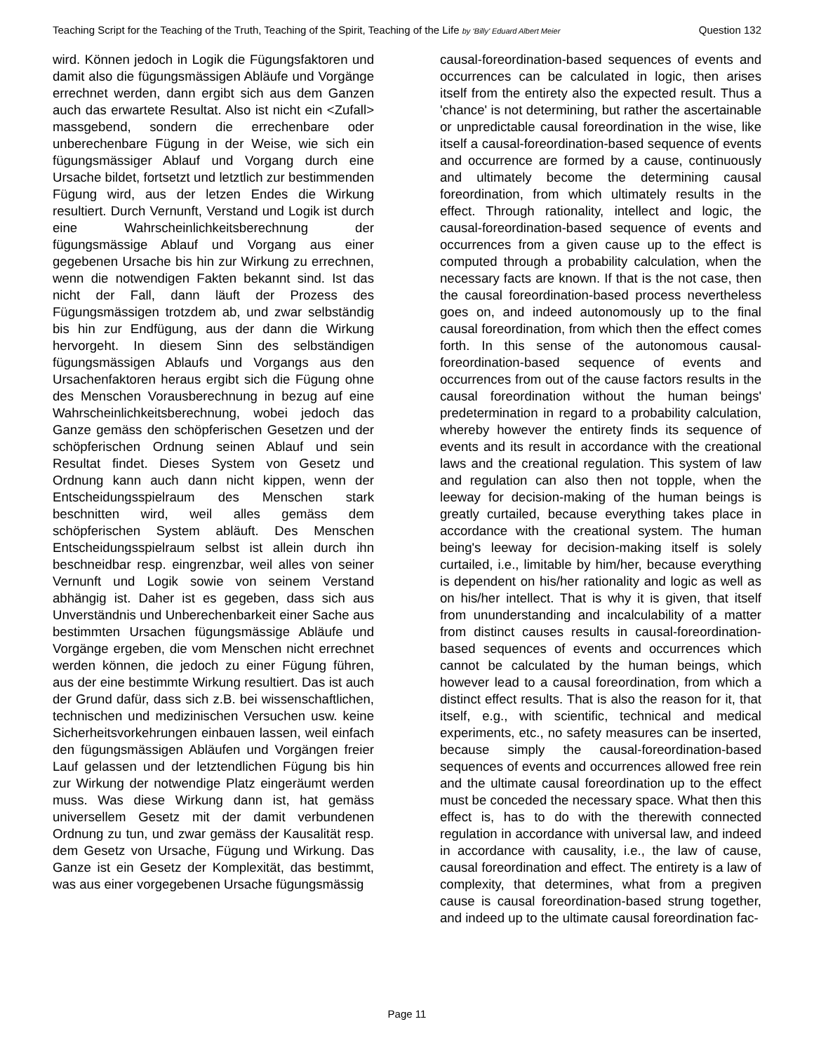Teaching Script for the Teaching of the Truth, Teaching of the Spirit, Teaching of the Life by ‘Billy’ Eduard Albert Meier Question 132
wird. Können jedoch in Logik die Fügungs­faktoren und damit also die fügungsmässigen Abläufe und Vorgänge errechnet werden, dann ergibt sich aus dem Ganzen auch das erwartete Resultat. Also ist nicht ein <Zufall> massgebend, sondern die errechenbare oder unberechenbare Fügung in der Weise, wie sich ein fügungsmässi­ger Ablauf und Vorgang durch eine Ursache bildet, fortsetzt und letztlich zur bestimmenden Fügung wird, aus der letzen Endes die Wirkung resultiert. Durch Vernunft, Verstand und Logik ist durch eine Wahrscheinlichkeitsberechnung der fügungsmässige Ablauf und Vorgang aus einer gegebenen Ursache bis hin zur Wirkung zu er­rechnen, wenn die notwendigen Fakten bekannt sind. Ist das nicht der Fall, dann läuft der Prozess des Fügungsmässigen trotzdem ab, und zwar selbständig bis hin zur Endfügung, aus der dann die Wirkung hervorgeht. In diesem Sinn des selbständigen fügungsmässigen Ablaufs und Vor­gangs aus den Ursachenfaktoren heraus ergibt sich die Fügung ohne des Menschen Vorausberechnung in bezug auf eine Wahr­scheinlichkeitsberechnung, wobei jedoch das Ganze gemäss den schöpferischen Gesetzen und der schöpferischen Ordnung seinen Ablauf und sein Resultat findet. Dieses System von Ge­setz und Ordnung kann auch dann nicht kippen, wenn der Entscheidungsspielraum des Menschen stark beschnitten wird, weil alles gemäss dem schöpferischen System abläuft. Des Menschen Entscheidungsspielraum selbst ist allein durch ihn beschneidbar resp. eingrenzbar, weil alles von seiner Vernunft und Logik sowie von seinem Verstand abhängig ist. Daher ist es gegeben, dass sich aus Unverständnis und Un­berechenbarkeit einer Sache aus bestimmten Ur­sachen fügungsmässige Abläufe und Vorgänge ergeben, die vom Menschen nicht errechnet werden können, die jedoch zu einer Fügung füh­ren, aus der eine bestimmte Wirkung resultiert. Das ist auch der Grund dafür, dass sich z.B. bei wissenschaftlichen, technischen und medizinischen Versuchen usw. keine Sicher­heitsvorkehrungen einbauen lassen, weil einfach den fügungsmässigen Abläufen und Vorgängen freier Lauf gelassen und der letztendlichen Fügung bis hin zur Wirkung der notwendige Platz eingeräumt werden muss. Was diese Wirkung dann ist, hat gemäss universellem Gesetz mit der damit verbundenen Ordnung zu tun, und zwar gemäss der Kausalität resp. dem Gesetz von Ur­sache, Fügung und Wirkung. Das Ganze ist ein Gesetz der Komplexität, das bestimmt, was aus einer vorgegebenen Ursache fügungsmässig
causal-foreordination-based sequences of events and occurrences can be calculated in logic, then arises itself from the entirety also the expected re­sult. Thus a 'chance' is not determining, but rather the ascertainable or unpredictable causal foreordi­nation in the wise, like itself a causal-foreordination-based sequence of events and occurrence are formed by a cause, continuously and ultimately be­come the determining causal foreordination, from which ultimately results in the effect. Through ra­tionality, intellect and logic, the causal-foreordination-based sequence of events and oc­currences from a given cause up to the effect is computed through a probability calculation, when the necessary facts are known. If that is the not case, then the causal foreordination-based process nevertheless goes on, and indeed autonomously up to the final causal foreordination, from which then the effect comes forth. In this sense of the autono­mous causal-foreordination-based sequence of events and occurrences from out of the cause fac­tors results in the causal foreordination without the human beings' predetermination in regard to a prob­ability calculation, whereby however the entirety finds its sequence of events and its result in accord­ance with the creational laws and the creational reg­ulation. This system of law and regulation can also then not topple, when the leeway for decision-making of the human beings is greatly curtailed, be­cause everything takes place in accordance with the creational system. The human being's leeway for decision-making itself is solely curtailed, i.e., lim­itable by him/her, because everything is dependent on his/her rationality and logic as well as on his/her intellect. That is why it is given, that itself from un­understanding and incalculability of a matter from distinct causes results in causal-foreordination-based sequences of events and occurrences which cannot be calculated by the human beings, which however lead to a causal foreordination, from which a distinct effect results. That is also the reason for it, that itself, e.g., with scientific, technical and medical experiments, etc., no safety measures can be in­serted, because simply the causal-foreordination-based sequences of events and occurrences al­lowed free rein and the ultimate causal foreordina­tion up to the effect must be conceded the neces­sary space. What then this effect is, has to do with the therewith connected regulation in accordance with universal law, and indeed in accordance with causality, i.e., the law of cause, causal foreordina­tion and effect. The entirety is a law of complexity, that determines, what from a pregiven cause is causal foreordination-based strung together, and indeed up to the ultimate causal foreordination fac-
Page 11